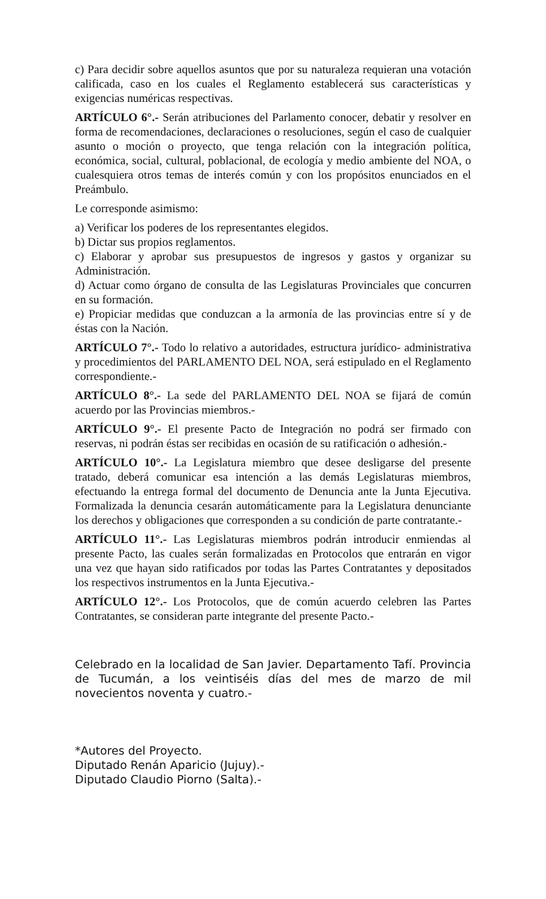c) Para decidir sobre aquellos asuntos que por su naturaleza requieran una votación calificada, caso en los cuales el Reglamento establecerá sus características y exigencias numéricas respectivas.
ARTÍCULO 6°.- Serán atribuciones del Parlamento conocer, debatir y resolver en forma de recomendaciones, declaraciones o resoluciones, según el caso de cualquier asunto o moción o proyecto, que tenga relación con la integración política, económica, social, cultural, poblacional, de ecología y medio ambiente del NOA, o cualesquiera otros temas de interés común y con los propósitos enunciados en el Preámbulo.
Le corresponde asimismo:
a) Verificar los poderes de los representantes elegidos.
b) Dictar sus propios reglamentos.
c) Elaborar y aprobar sus presupuestos de ingresos y gastos y organizar su Administración.
d) Actuar como órgano de consulta de las Legislaturas Provinciales que concurren en su formación.
e) Propiciar medidas que conduzcan a la armonía de las provincias entre sí y de éstas con la Nación.
ARTÍCULO 7°.- Todo lo relativo a autoridades, estructura jurídico- administrativa y procedimientos del PARLAMENTO DEL NOA, será estipulado en el Reglamento correspondiente.-
ARTÍCULO 8°.- La sede del PARLAMENTO DEL NOA se fijará de común acuerdo por las Provincias miembros.-
ARTÍCULO 9°.- El presente Pacto de Integración no podrá ser firmado con reservas, ni podrán éstas ser recibidas en ocasión de su ratificación o adhesión.-
ARTÍCULO 10°.- La Legislatura miembro que desee desligarse del presente tratado, deberá comunicar esa intención a las demás Legislaturas miembros, efectuando la entrega formal del documento de Denuncia ante la Junta Ejecutiva. Formalizada la denuncia cesarán automáticamente para la Legislatura denunciante los derechos y obligaciones que corresponden a su condición de parte contratante.-
ARTÍCULO 11°.- Las Legislaturas miembros podrán introducir enmiendas al presente Pacto, las cuales serán formalizadas en Protocolos que entrarán en vigor una vez que hayan sido ratificados por todas las Partes Contratantes y depositados los respectivos instrumentos en la Junta Ejecutiva.-
ARTÍCULO 12°.- Los Protocolos, que de común acuerdo celebren las Partes Contratantes, se consideran parte integrante del presente Pacto.-
Celebrado en la localidad de San Javier. Departamento Tafí. Provincia de Tucumán, a los veintiséis días del mes de marzo de mil novecientos noventa y cuatro.-
*Autores del Proyecto.
Diputado Renán Aparicio (Jujuy).-
Diputado Claudio Piorno (Salta).-